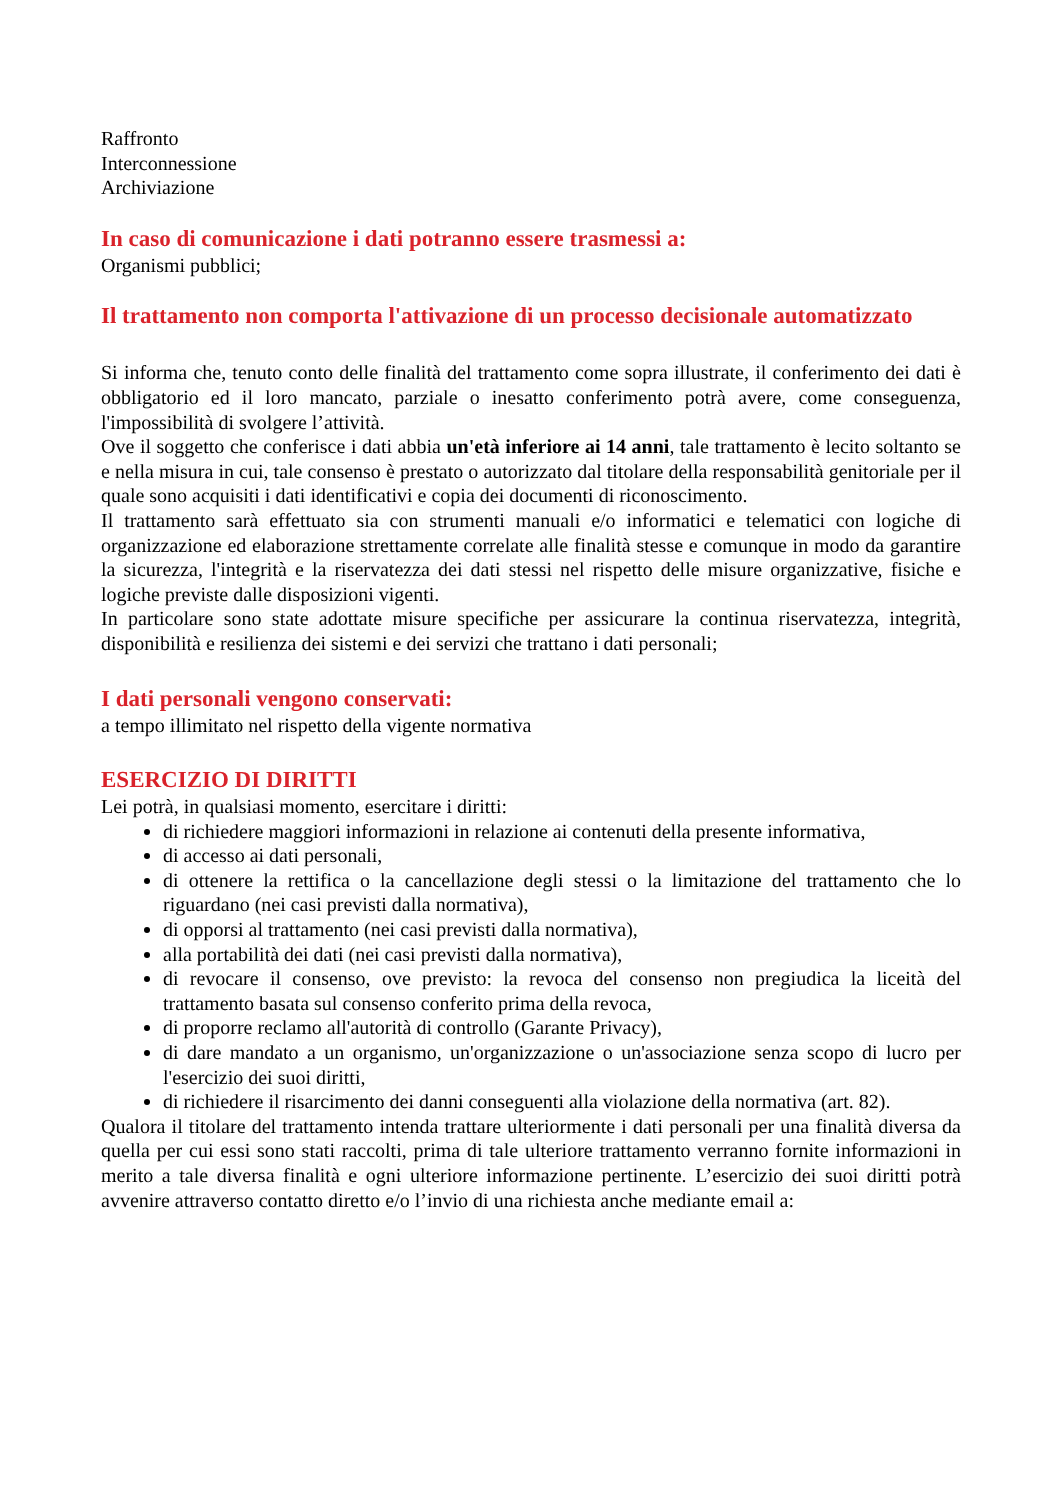Raffronto
Interconnessione
Archiviazione
In caso di comunicazione i dati potranno essere trasmessi a:
Organismi pubblici;
Il trattamento non comporta l'attivazione di un processo decisionale automatizzato
Si informa che, tenuto conto delle finalità del trattamento come sopra illustrate, il conferimento dei dati è obbligatorio ed il loro mancato, parziale o inesatto conferimento potrà avere, come conseguenza, l'impossibilità di svolgere l’attività.
Ove il soggetto che conferisce i dati abbia un'età inferiore ai 14 anni, tale trattamento è lecito soltanto se e nella misura in cui, tale consenso è prestato o autorizzato dal titolare della responsabilità genitoriale per il quale sono acquisiti i dati identificativi e copia dei documenti di riconoscimento.
Il trattamento sarà effettuato sia con strumenti manuali e/o informatici e telematici con logiche di organizzazione ed elaborazione strettamente correlate alle finalità stesse e comunque in modo da garantire la sicurezza, l'integrità e la riservatezza dei dati stessi nel rispetto delle misure organizzative, fisiche e logiche previste dalle disposizioni vigenti.
In particolare sono state adottate misure specifiche per assicurare la continua riservatezza, integrità, disponibilità e resilienza dei sistemi e dei servizi che trattano i dati personali;
I dati personali vengono conservati:
a tempo illimitato nel rispetto della vigente normativa
ESERCIZIO DI DIRITTI
Lei potrà, in qualsiasi momento, esercitare i diritti:
di richiedere maggiori informazioni in relazione ai contenuti della presente informativa,
di accesso ai dati personali,
di ottenere la rettifica o la cancellazione degli stessi o la limitazione del trattamento che lo riguardano (nei casi previsti dalla normativa),
di opporsi al trattamento (nei casi previsti dalla normativa),
alla portabilità dei dati (nei casi previsti dalla normativa),
di revocare il consenso, ove previsto: la revoca del consenso non pregiudica la liceità del trattamento basata sul consenso conferito prima della revoca,
di proporre reclamo all'autorità di controllo (Garante Privacy),
di dare mandato a un organismo, un'organizzazione o un'associazione senza scopo di lucro per l'esercizio dei suoi diritti,
di richiedere il risarcimento dei danni conseguenti alla violazione della normativa (art. 82).
Qualora il titolare del trattamento intenda trattare ulteriormente i dati personali per una finalità diversa da quella per cui essi sono stati raccolti, prima di tale ulteriore trattamento verranno fornite informazioni in merito a tale diversa finalità e ogni ulteriore informazione pertinente. L’esercizio dei suoi diritti potrà avvenire attraverso contatto diretto e/o l’invio di una richiesta anche mediante email a: